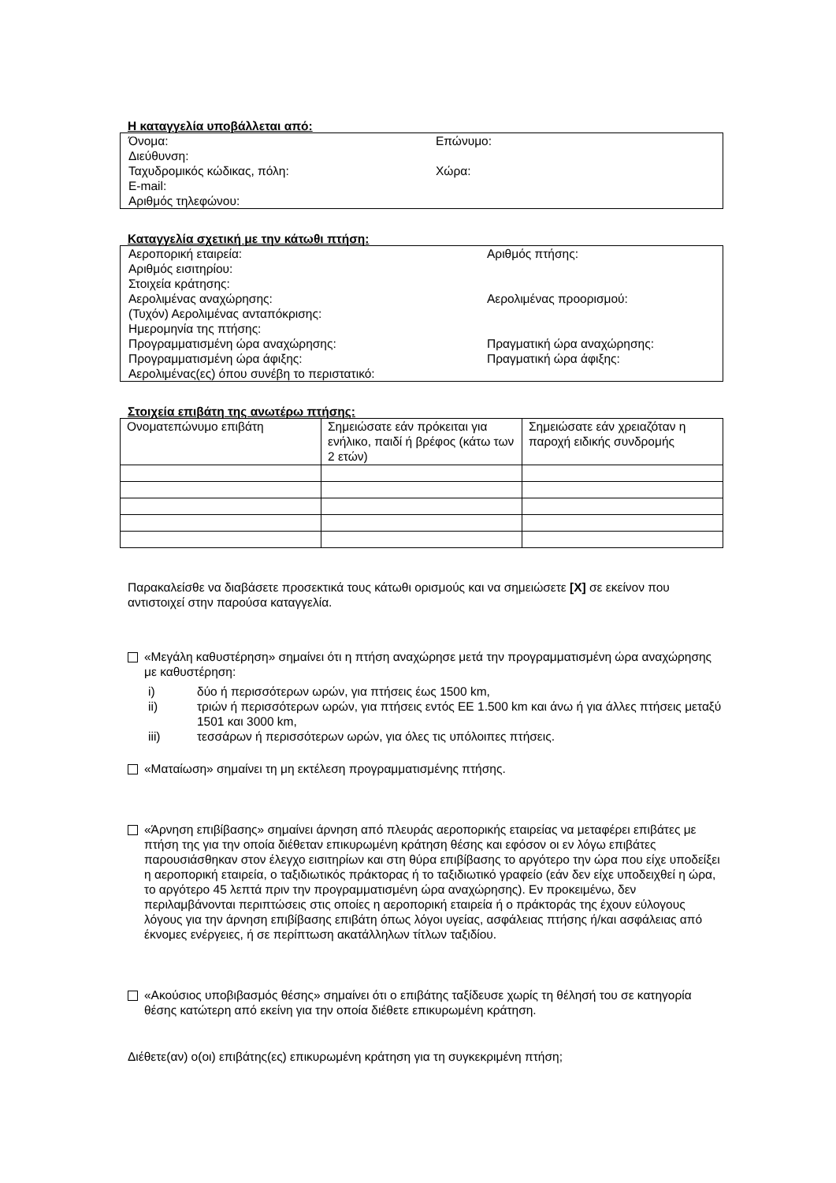Η καταγγελία υποβάλλεται από:
Όνομα: Επώνυμο:
Διεύθυνση:
Ταχυδρομικός κώδικας, πόλη: Χώρα:
E-mail:
Αριθμός τηλεφώνου:
Καταγγελία σχετική με την κάτωθι πτήση:
Αεροπορική εταιρεία: Αριθμός πτήσης:
Αριθμός εισιτηρίου:
Στοιχεία κράτησης:
Αερολιμένας αναχώρησης: Αερολιμένας προορισμού:
(Τυχόν) Αερολιμένας ανταπόκρισης:
Ημερομηνία της πτήσης:
Προγραμματισμένη ώρα αναχώρησης: Πραγματική ώρα αναχώρησης:
Προγραμματισμένη ώρα άφιξης: Πραγματική ώρα άφιξης:
Αερολιμένας(ες) όπου συνέβη το περιστατικό:
Στοιχεία επιβάτη της ανωτέρω πτήσης:
| Ονοματεπώνυμο επιβάτη | Σημειώσατε εάν πρόκειται για ενήλικο, παιδί ή βρέφος (κάτω των 2 ετών) | Σημειώσατε εάν χρειαζόταν η παροχή ειδικής συνδρομής |
Παρακαλείσθε να διαβάσετε προσεκτικά τους κάτωθι ορισμούς και να σημειώσετε [X] σε εκείνον που αντιστοιχεί στην παρούσα καταγγελία.
«Μεγάλη καθυστέρηση» σημαίνει ότι η πτήση αναχώρησε μετά την προγραμματισμένη ώρα αναχώρησης με καθυστέρηση:
i) δύο ή περισσότερων ωρών, για πτήσεις έως 1500 km,
ii) τριών ή περισσότερων ωρών, για πτήσεις εντός ΕΕ 1.500 km και άνω ή για άλλες πτήσεις μεταξύ 1501 και 3000 km,
iii) τεσσάρων ή περισσότερων ωρών, για όλες τις υπόλοιπες πτήσεις.
«Ματαίωση» σημαίνει τη μη εκτέλεση προγραμματισμένης πτήσης.
«Άρνηση επιβίβασης» σημαίνει άρνηση από πλευράς αεροπορικής εταιρείας να μεταφέρει επιβάτες με πτήση της για την οποία διέθεταν επικυρωμένη κράτηση θέσης και εφόσον οι εν λόγω επιβάτες παρουσιάσθηκαν στον έλεγχο εισιτηρίων και στη θύρα επιβίβασης το αργότερο την ώρα που είχε υποδείξει η αεροπορική εταιρεία, ο ταξιδιωτικός πράκτορας ή το ταξιδιωτικό γραφείο (εάν δεν είχε υποδειχθεί η ώρα, το αργότερο 45 λεπτά πριν την προγραμματισμένη ώρα αναχώρησης). Εν προκειμένω, δεν περιλαμβάνονται περιπτώσεις στις οποίες η αεροπορική εταιρεία ή ο πράκτοράς της έχουν εύλογους λόγους για την άρνηση επιβίβασης επιβάτη όπως λόγοι υγείας, ασφάλειας πτήσης ή/και ασφάλειας από έκνομες ενέργειες, ή σε περίπτωση ακατάλληλων τίτλων ταξιδίου.
«Ακούσιος υποβιβασμός θέσης» σημαίνει ότι ο επιβάτης ταξίδευσε χωρίς τη θέλησή του σε κατηγορία θέσης κατώτερη από εκείνη για την οποία διέθετε επικυρωμένη κράτηση.
Διέθετε(αν) ο(οι) επιβάτης(ες) επικυρωμένη κράτηση για τη συγκεκριμένη πτήση;